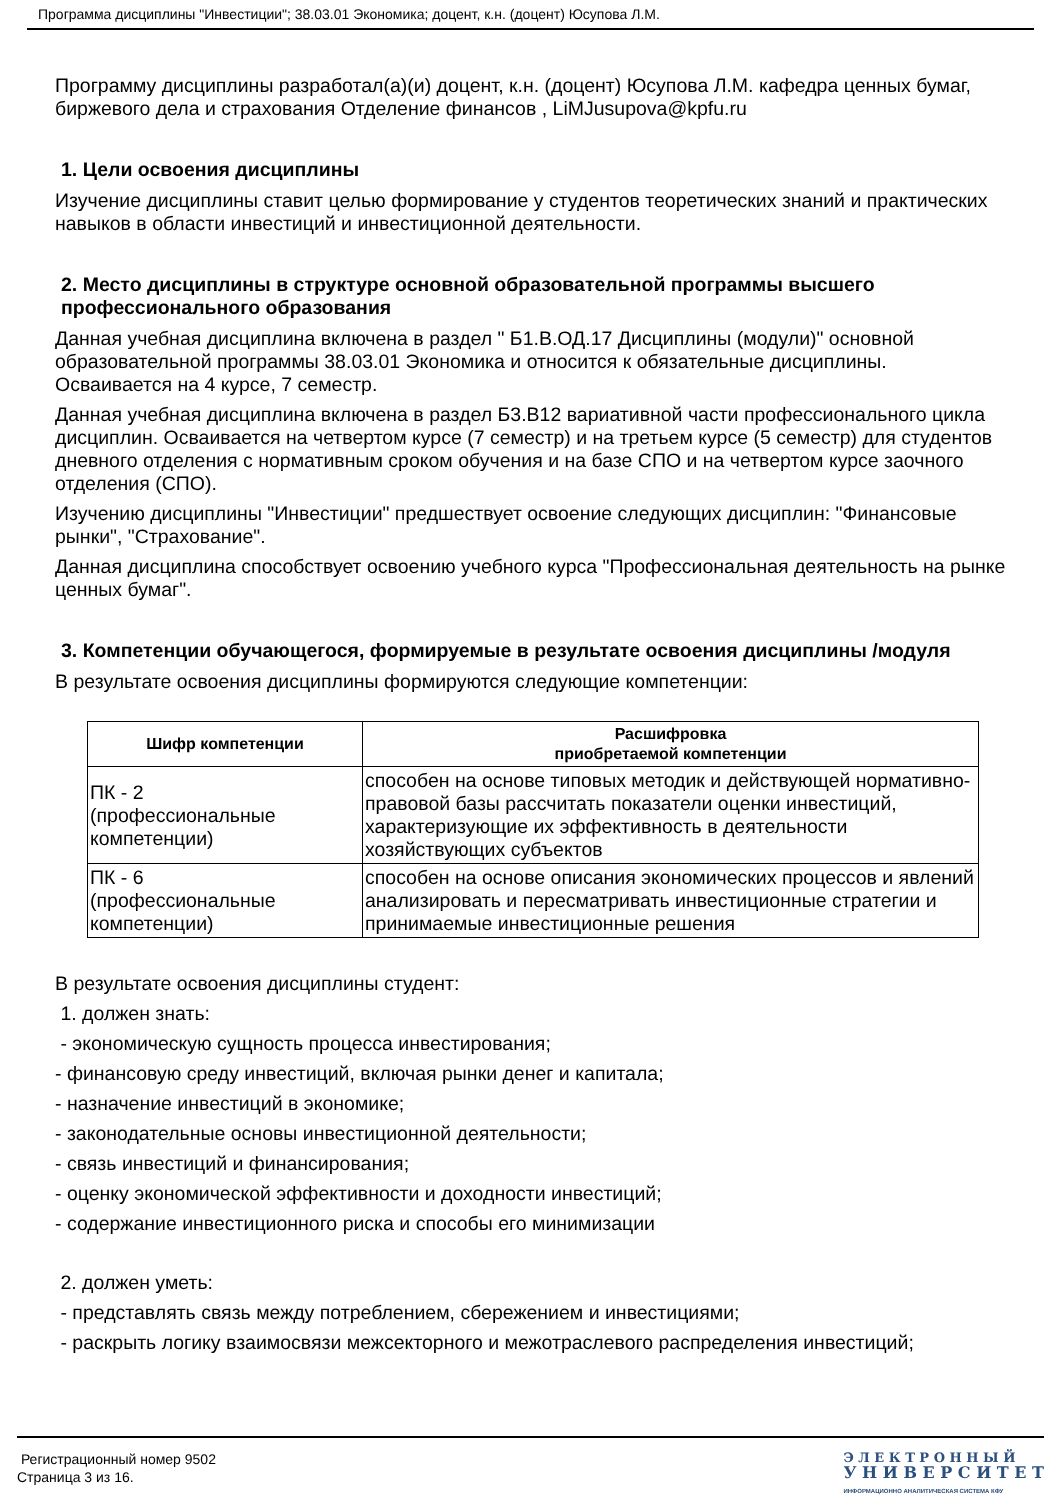Программа дисциплины "Инвестиции"; 38.03.01 Экономика; доцент, к.н. (доцент) Юсупова Л.М.
Программу дисциплины разработал(а)(и) доцент, к.н. (доцент) Юсупова Л.М. кафедра ценных бумаг, биржевого дела и страхования Отделение финансов , LiMJusupova@kpfu.ru
1. Цели освоения дисциплины
Изучение дисциплины ставит целью формирование у студентов теоретических знаний и практических навыков в области инвестиций и инвестиционной деятельности.
2. Место дисциплины в структуре основной образовательной программы высшего профессионального образования
Данная учебная дисциплина включена в раздел " Б1.В.ОД.17 Дисциплины (модули)" основной образовательной программы 38.03.01 Экономика и относится к обязательные дисциплины. Осваивается на 4 курсе, 7 семестр.
Данная учебная дисциплина включена в раздел Б3.В12 вариативной части профессионального цикла дисциплин. Осваивается на четвертом курсе (7 семестр) и на третьем курсе (5 семестр) для студентов дневного отделения с нормативным сроком обучения и на базе СПО и на четвертом курсе заочного отделения (СПО).
Изучению дисциплины "Инвестиции" предшествует освоение следующих дисциплин: "Финансовые рынки", "Страхование".
Данная дисциплина способствует освоению учебного курса "Профессиональная деятельность на рынке ценных бумаг".
3. Компетенции обучающегося, формируемые в результате освоения дисциплины /модуля
В результате освоения дисциплины формируются следующие компетенции:
| Шифр компетенции | Расшифровка приобретаемой компетенции |
| --- | --- |
| ПК - 2 (профессиональные компетенции) | способен на основе типовых методик и действующей нормативно-правовой базы рассчитать показатели оценки инвестиций, характеризующие их эффективность в деятельности хозяйствующих субъектов |
| ПК - 6 (профессиональные компетенции) | способен на основе описания экономических процессов и явлений анализировать и пересматривать инвестиционные стратегии и принимаемые инвестиционные решения |
В результате освоения дисциплины студент:
1. должен знать:
- экономическую сущность процесса инвестирования;
- финансовую среду инвестиций, включая рынки денег и капитала;
- назначение инвестиций в экономике;
- законодательные основы инвестиционной деятельности;
- связь инвестиций и финансирования;
- оценку экономической эффективности и доходности инвестиций;
- содержание инвестиционного риска и способы его минимизации
2. должен уметь:
- представлять связь между потреблением, сбережением и инвестициями;
- раскрыть логику взаимосвязи межсекторного и межотраслевого распределения инвестиций;
Регистрационный номер 9502
Страница 3 из 16.
Э Л Е К Т Р О Н Н Ы Й
У Н И В Е Р С И Т Е Т
ИНФОРМАЦИОННО АНАЛИТИЧЕСКАЯ СИСТЕМА КФУ